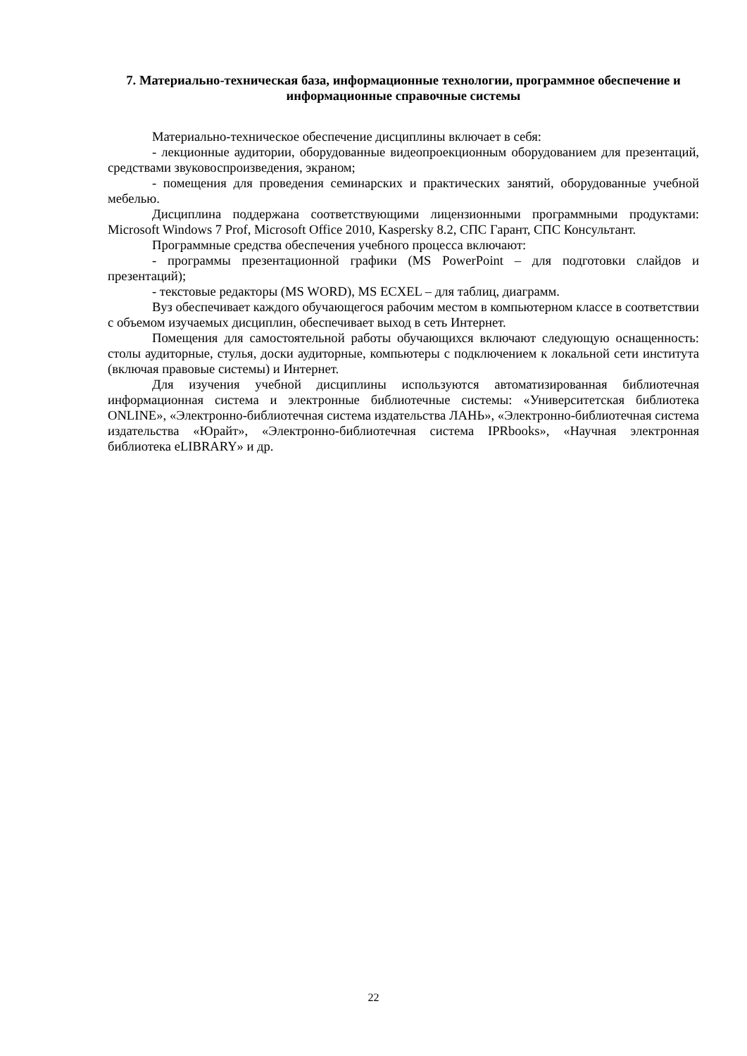7. Материально-техническая база, информационные технологии, программное обеспечение и информационные справочные системы
Материально-техническое обеспечение дисциплины включает в себя:
- лекционные аудитории, оборудованные видеопроекционным оборудованием для презентаций, средствами звуковоспроизведения, экраном;
- помещения для проведения семинарских и практических занятий, оборудованные учебной мебелью.
Дисциплина поддержана соответствующими лицензионными программными продуктами: Microsoft Windows 7 Prof, Microsoft Office 2010, Kaspersky 8.2, СПС Гарант, СПС Консультант.
Программные средства обеспечения учебного процесса включают:
- программы презентационной графики (MS PowerPoint – для подготовки слайдов и презентаций);
- текстовые редакторы (MS WORD), MS ECXEL – для таблиц, диаграмм.
Вуз обеспечивает каждого обучающегося рабочим местом в компьютерном классе в соответствии с объемом изучаемых дисциплин, обеспечивает выход в сеть Интернет.
Помещения для самостоятельной работы обучающихся включают следующую оснащенность: столы аудиторные, стулья, доски аудиторные, компьютеры с подключением к локальной сети института (включая правовые системы) и Интернет.
Для изучения учебной дисциплины используются автоматизированная библиотечная информационная система и электронные библиотечные системы: «Университетская библиотека ONLINE», «Электронно-библиотечная система издательства ЛАНЬ», «Электронно-библиотечная система издательства «Юрайт», «Электронно-библиотечная система IPRbooks», «Научная электронная библиотека eLIBRARY» и др.
22